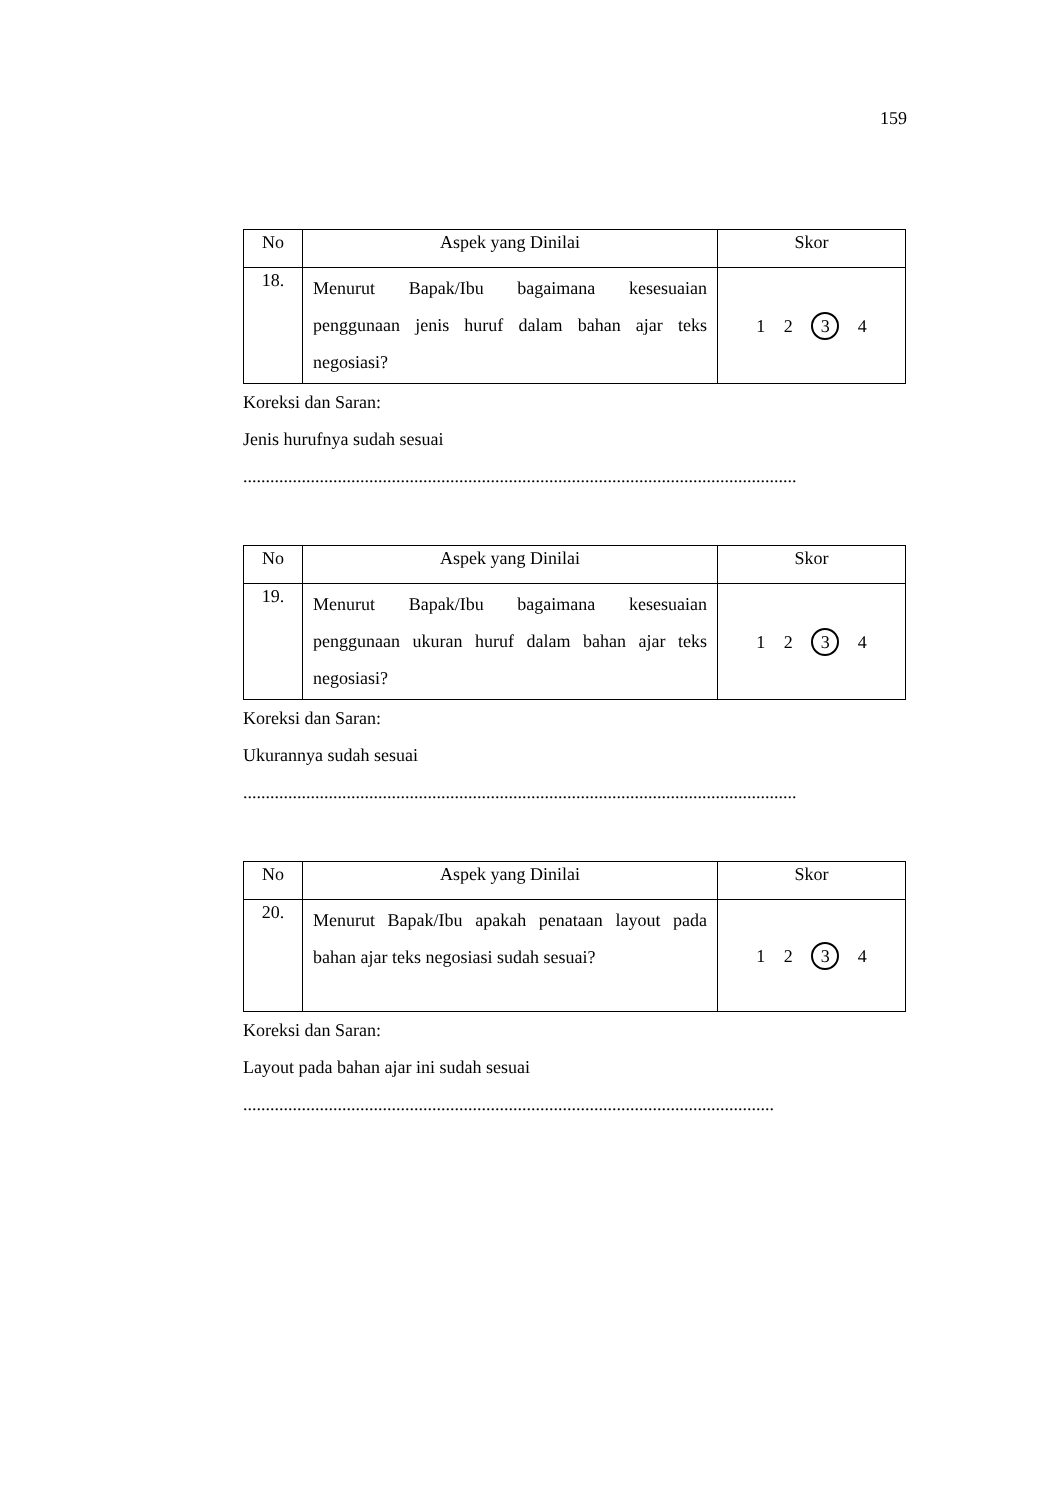159
| No | Aspek yang Dinilai | Skor |
| --- | --- | --- |
| 18. | Menurut Bapak/Ibu bagaimana kesesuaian penggunaan jenis huruf dalam bahan ajar teks negosiasi? | 1 2 3 4 |
Koreksi dan Saran:
Jenis hurufnya sudah sesuai
...........................................................................................................................
| No | Aspek yang Dinilai | Skor |
| --- | --- | --- |
| 19. | Menurut Bapak/Ibu bagaimana kesesuaian penggunaan ukuran huruf dalam bahan ajar teks negosiasi? | 1 2 3 4 |
Koreksi dan Saran:
Ukurannya sudah sesuai
...........................................................................................................................
| No | Aspek yang Dinilai | Skor |
| --- | --- | --- |
| 20. | Menurut Bapak/Ibu apakah penataan layout pada bahan ajar teks negosiasi sudah sesuai? | 1 2 3 4 |
Koreksi dan Saran:
Layout pada bahan ajar ini sudah sesuai
......................................................................................................................